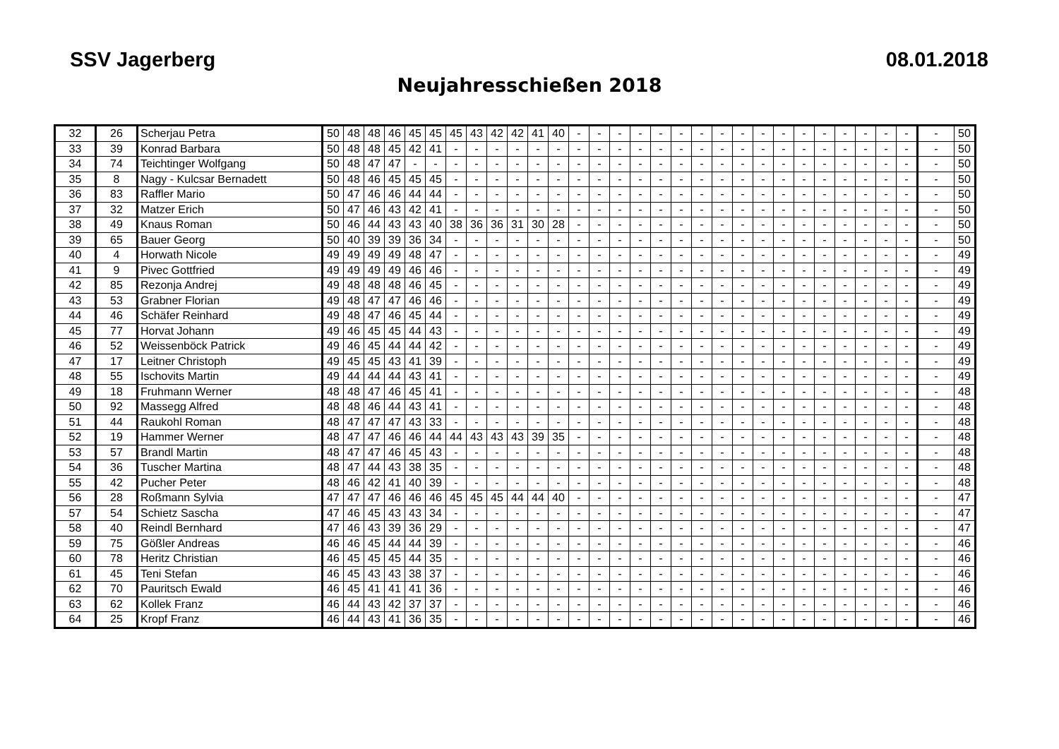SSV Jagerberg 08.01.2018
Neujahresschießen 2018
| 32 | 26 | Scherjau Petra | 50 | 48 | 48 | 46 | 45 | 45 | 45 | 43 | 42 | 42 | 41 | 40 | - | - | - | - | - | - | - | - | - | - | - | - | - | - | - | - | - | - | 50 |
| 33 | 39 | Konrad Barbara | 50 | 48 | 48 | 45 | 42 | 41 | - | - | - | - | - | - | - | - | - | - | - | - | - | - | - | - | - | - | - | - | - | - | - | - | 50 |
| 34 | 74 | Teichtinger Wolfgang | 50 | 48 | 47 | 47 | - | - | - | - | - | - | - | - | - | - | - | - | - | - | - | - | - | - | - | - | - | - | - | - | - | - | 50 |
| 35 | 8 | Nagy - Kulcsar Bernadett | 50 | 48 | 46 | 45 | 45 | 45 | - | - | - | - | - | - | - | - | - | - | - | - | - | - | - | - | - | - | - | - | - | - | - | - | 50 |
| 36 | 83 | Raffler Mario | 50 | 47 | 46 | 46 | 44 | 44 | - | - | - | - | - | - | - | - | - | - | - | - | - | - | - | - | - | - | - | - | - | - | - | - | 50 |
| 37 | 32 | Matzer Erich | 50 | 47 | 46 | 43 | 42 | 41 | - | - | - | - | - | - | - | - | - | - | - | - | - | - | - | - | - | - | - | - | - | - | - | - | 50 |
| 38 | 49 | Knaus Roman | 50 | 46 | 44 | 43 | 43 | 40 | 38 | 36 | 36 | 31 | 30 | 28 | - | - | - | - | - | - | - | - | - | - | - | - | - | - | - | - | - | - | 50 |
| 39 | 65 | Bauer Georg | 50 | 40 | 39 | 39 | 36 | 34 | - | - | - | - | - | - | - | - | - | - | - | - | - | - | - | - | - | - | - | - | - | - | - | - | 50 |
| 40 | 4 | Horwath Nicole | 49 | 49 | 49 | 49 | 48 | 47 | - | - | - | - | - | - | - | - | - | - | - | - | - | - | - | - | - | - | - | - | - | - | - | - | 49 |
| 41 | 9 | Pivec Gottfried | 49 | 49 | 49 | 49 | 46 | 46 | - | - | - | - | - | - | - | - | - | - | - | - | - | - | - | - | - | - | - | - | - | - | - | - | 49 |
| 42 | 85 | Rezonja Andrej | 49 | 48 | 48 | 48 | 46 | 45 | - | - | - | - | - | - | - | - | - | - | - | - | - | - | - | - | - | - | - | - | - | - | - | - | 49 |
| 43 | 53 | Grabner Florian | 49 | 48 | 47 | 47 | 46 | 46 | - | - | - | - | - | - | - | - | - | - | - | - | - | - | - | - | - | - | - | - | - | - | - | - | 49 |
| 44 | 46 | Schäfer Reinhard | 49 | 48 | 47 | 46 | 45 | 44 | - | - | - | - | - | - | - | - | - | - | - | - | - | - | - | - | - | - | - | - | - | - | - | - | 49 |
| 45 | 77 | Horvat Johann | 49 | 46 | 45 | 45 | 44 | 43 | - | - | - | - | - | - | - | - | - | - | - | - | - | - | - | - | - | - | - | - | - | - | - | - | 49 |
| 46 | 52 | Weissenböck Patrick | 49 | 46 | 45 | 44 | 44 | 42 | - | - | - | - | - | - | - | - | - | - | - | - | - | - | - | - | - | - | - | - | - | - | - | - | 49 |
| 47 | 17 | Leitner Christoph | 49 | 45 | 45 | 43 | 41 | 39 | - | - | - | - | - | - | - | - | - | - | - | - | - | - | - | - | - | - | - | - | - | - | - | - | 49 |
| 48 | 55 | Ischovits Martin | 49 | 44 | 44 | 44 | 43 | 41 | - | - | - | - | - | - | - | - | - | - | - | - | - | - | - | - | - | - | - | - | - | - | - | - | 49 |
| 49 | 18 | Fruhmann Werner | 48 | 48 | 47 | 46 | 45 | 41 | - | - | - | - | - | - | - | - | - | - | - | - | - | - | - | - | - | - | - | - | - | - | - | - | 48 |
| 50 | 92 | Massegg Alfred | 48 | 48 | 46 | 44 | 43 | 41 | - | - | - | - | - | - | - | - | - | - | - | - | - | - | - | - | - | - | - | - | - | - | - | - | 48 |
| 51 | 44 | Raukohl Roman | 48 | 47 | 47 | 47 | 43 | 33 | - | - | - | - | - | - | - | - | - | - | - | - | - | - | - | - | - | - | - | - | - | - | - | - | 48 |
| 52 | 19 | Hammer Werner | 48 | 47 | 47 | 46 | 46 | 44 | 44 | 43 | 43 | 43 | 39 | 35 | - | - | - | - | - | - | - | - | - | - | - | - | - | - | - | - | - | - | 48 |
| 53 | 57 | Brandl Martin | 48 | 47 | 47 | 46 | 45 | 43 | - | - | - | - | - | - | - | - | - | - | - | - | - | - | - | - | - | - | - | - | - | - | - | - | 48 |
| 54 | 36 | Tuscher Martina | 48 | 47 | 44 | 43 | 38 | 35 | - | - | - | - | - | - | - | - | - | - | - | - | - | - | - | - | - | - | - | - | - | - | - | - | 48 |
| 55 | 42 | Pucher Peter | 48 | 46 | 42 | 41 | 40 | 39 | - | - | - | - | - | - | - | - | - | - | - | - | - | - | - | - | - | - | - | - | - | - | - | - | 48 |
| 56 | 28 | Roßmann Sylvia | 47 | 47 | 47 | 46 | 46 | 46 | 45 | 45 | 45 | 44 | 44 | 40 | - | - | - | - | - | - | - | - | - | - | - | - | - | - | - | - | - | - | 47 |
| 57 | 54 | Schietz Sascha | 47 | 46 | 45 | 43 | 43 | 34 | - | - | - | - | - | - | - | - | - | - | - | - | - | - | - | - | - | - | - | - | - | - | - | - | 47 |
| 58 | 40 | Reindl Bernhard | 47 | 46 | 43 | 39 | 36 | 29 | - | - | - | - | - | - | - | - | - | - | - | - | - | - | - | - | - | - | - | - | - | - | - | - | 47 |
| 59 | 75 | Gößler Andreas | 46 | 46 | 45 | 44 | 44 | 39 | - | - | - | - | - | - | - | - | - | - | - | - | - | - | - | - | - | - | - | - | - | - | - | - | 46 |
| 60 | 78 | Heritz Christian | 46 | 45 | 45 | 45 | 44 | 35 | - | - | - | - | - | - | - | - | - | - | - | - | - | - | - | - | - | - | - | - | - | - | - | - | 46 |
| 61 | 45 | Teni Stefan | 46 | 45 | 43 | 43 | 38 | 37 | - | - | - | - | - | - | - | - | - | - | - | - | - | - | - | - | - | - | - | - | - | - | - | - | 46 |
| 62 | 70 | Pauritsch Ewald | 46 | 45 | 41 | 41 | 41 | 36 | - | - | - | - | - | - | - | - | - | - | - | - | - | - | - | - | - | - | - | - | - | - | - | - | 46 |
| 63 | 62 | Kollek Franz | 46 | 44 | 43 | 42 | 37 | 37 | - | - | - | - | - | - | - | - | - | - | - | - | - | - | - | - | - | - | - | - | - | - | - | - | 46 |
| 64 | 25 | Kropf Franz | 46 | 44 | 43 | 41 | 36 | 35 | - | - | - | - | - | - | - | - | - | - | - | - | - | - | - | - | - | - | - | - | - | - | - | - | 46 |